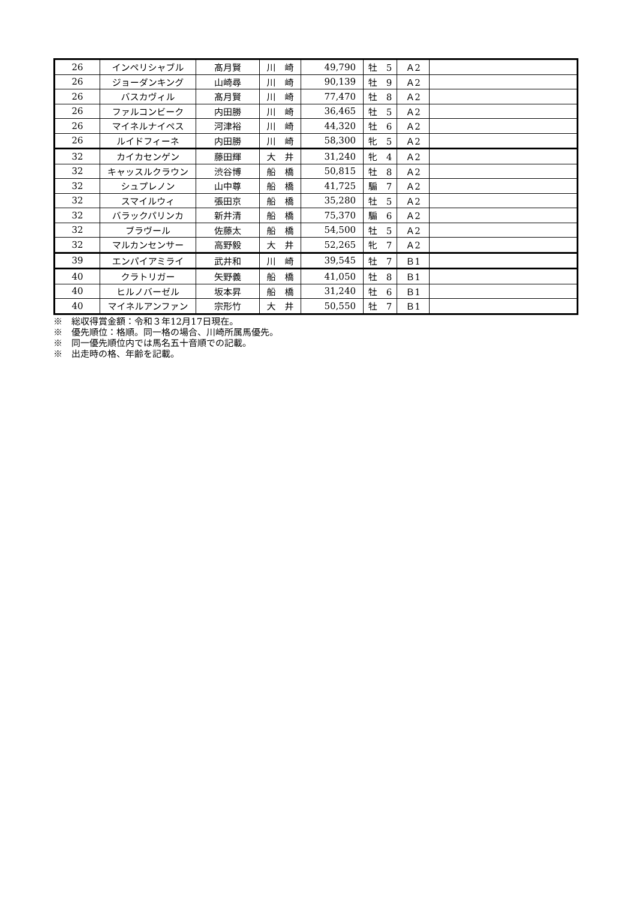| 26 | インペリシャブル | 髙月賢 | 川 崎 | 49,790 | 牡 5 | Ａ2 | |
| 26 | ジョーダンキング | 山崎尋 | 川 崎 | 90,139 | 牡 9 | Ａ2 | |
| 26 | バスカヴィル | 髙月賢 | 川 崎 | 77,470 | 牡 8 | Ａ2 | |
| 26 | ファルコンビーク | 内田勝 | 川 崎 | 36,465 | 牡 5 | Ａ2 | |
| 26 | マイネルナイペス | 河津裕 | 川 崎 | 44,320 | 牡 6 | Ａ2 | |
| 26 | ルイドフィーネ | 内田勝 | 川 崎 | 58,300 | 牝 5 | Ａ2 | |
| 32 | カイカセンゲン | 藤田輝 | 大 井 | 31,240 | 牝 4 | Ａ2 | |
| 32 | キャッスルクラウン | 渋谷博 | 船 橋 | 50,815 | 牡 8 | Ａ2 | |
| 32 | シュプレノン | 山中尊 | 船 橋 | 41,725 | 騸 7 | Ａ2 | |
| 32 | スマイルウィ | 張田京 | 船 橋 | 35,280 | 牡 5 | Ａ2 | |
| 32 | バラックパリンカ | 新井清 | 船 橋 | 75,370 | 騸 6 | Ａ2 | |
| 32 | ブラヴール | 佐藤太 | 船 橋 | 54,500 | 牡 5 | Ａ2 | |
| 32 | マルカンセンサー | 高野毅 | 大 井 | 52,265 | 牝 7 | Ａ2 | |
| 39 | エンパイアミライ | 武井和 | 川 崎 | 39,545 | 牡 7 | Ｂ1 | |
| 40 | クラトリガー | 矢野義 | 船 橋 | 41,050 | 牡 8 | Ｂ1 | |
| 40 | ヒルノバーゼル | 坂本昇 | 船 橋 | 31,240 | 牡 6 | Ｂ1 | |
| 40 | マイネルアンファン | 宗形竹 | 大 井 | 50,550 | 牡 7 | Ｂ1 | |
※　総収得賞金額：令和３年12月17日現在。
※　優先順位：格順。同一格の場合、川崎所属馬優先。
※　同一優先順位内では馬名五十音順での記載。
※　出走時の格、年齢を記載。